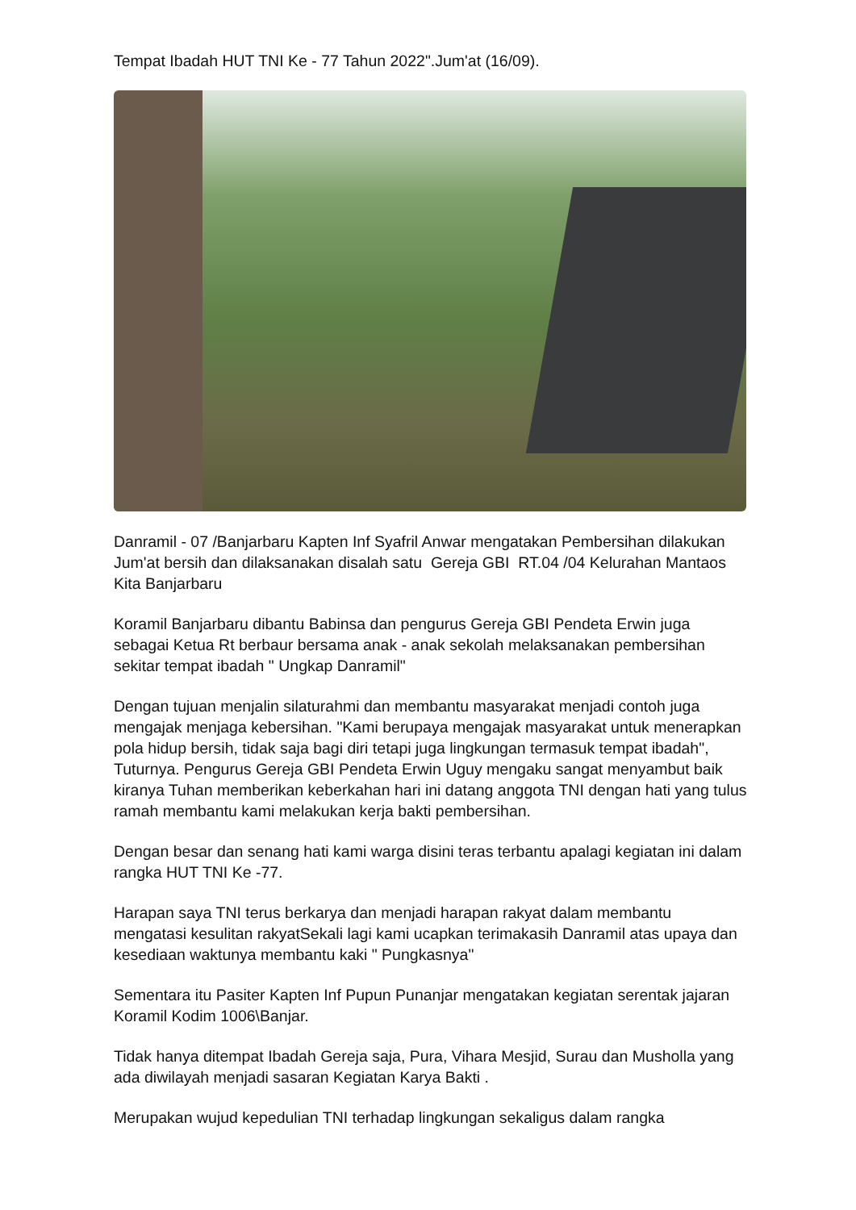Tempat Ibadah HUT TNI Ke - 77 Tahun 2022".Jum'at (16/09).
Danramil - 07 /Banjarbaru Kapten Inf Syafril Anwar mengatakan Pembersihan dilakukan Jum'at bersih dan dilaksanakan disalah satu Gereja GBI RT.04 /04 Kelurahan Mantaos Kita Banjarbaru
Koramil Banjarbaru dibantu Babinsa dan pengurus Gereja GBI Pendeta Erwin juga sebagai Ketua Rt berbaur bersama anak - anak sekolah melaksanakan pembersihan sekitar tempat ibadah " Ungkap Danramil"
Dengan tujuan menjalin silaturahmi dan membantu masyarakat menjadi contoh juga mengajak menjaga kebersihan. "Kami berupaya mengajak masyarakat untuk menerapkan pola hidup bersih, tidak saja bagi diri tetapi juga lingkungan termasuk tempat ibadah", Tuturnya. Pengurus Gereja GBI Pendeta Erwin Uguy mengaku sangat menyambut baik kiranya Tuhan memberikan keberkahan hari ini datang anggota TNI dengan hati yang tulus ramah membantu kami melakukan kerja bakti pembersihan.
Dengan besar dan senang hati kami warga disini teras terbantu apalagi kegiatan ini dalam rangka HUT TNI Ke -77.
Harapan saya TNI terus berkarya dan menjadi harapan rakyat dalam membantu mengatasi kesulitan rakyatSekali lagi kami ucapkan terimakasih Danramil atas upaya dan kesediaan waktunya membantu kaki " Pungkasnya"
Sementara itu Pasiter Kapten Inf Pupun Punanjar mengatakan kegiatan serentak jajaran Koramil Kodim 1006\Banjar.
Tidak hanya ditempat Ibadah Gereja saja, Pura, Vihara Mesjid, Surau dan Musholla yang ada diwilayah menjadi sasaran Kegiatan Karya Bakti .
Merupakan wujud kepedulian TNI terhadap lingkungan sekaligus dalam rangka